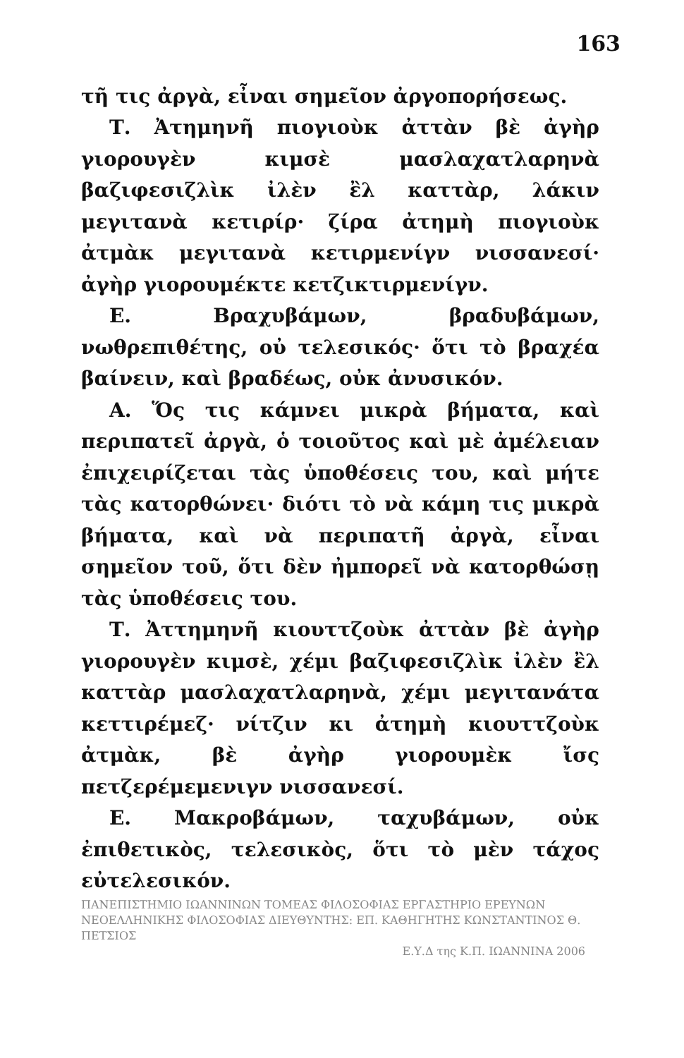163
τῆ τις ἀργὰ, εἶναι σημεῖον ἀργοπορήσεως.
Τ. Ἀτημηνῆ πιογιοὺκ ἀττὰν βὲ ἀγὴρ γιορουγὲν κιμσὲ μασλαχατλαρηνὰ βαζιφεσιζλὶκ ἰλὲν ἒλ καττὰρ, λάκιν μεγιτανὰ κετιρίρ· ζίρα ἀτημὴ πιογιοὺκ ἀτμὰκ μεγιτανὰ κετιρμενίγν νισσανεσί· ἀγὴρ γιορουμέκτε κετζικτιρμενίγν.
Ε. Βραχυβάμων, βραδυβάμων, νωθρεπιθέτης, οὐ τελεσικός· ὅτι τὸ βραχέα βαίνειν, καὶ βραδέως, οὐκ ἀνυσικόν.
Α. Ὅς τις κάμνει μικρὰ βήματα, καὶ περιπατεῖ ἀργὰ, ὁ τοιοῦτος καὶ μὲ ἀμέλειαν ἐπιχειρίζεται τὰς ὑποθέσεις του, καὶ μήτε τὰς κατορθώνει· διότι τὸ νὰ κάμη τις μικρὰ βήματα, καὶ νὰ περιπατῆ ἀργὰ, εἶναι σημεῖον τοῦ, ὅτι δὲν ἠμπορεῖ νὰ κατορθώσῃ τὰς ὑποθέσεις του.
Τ. Ἀττημηνῆ κιουττζοὺκ ἀττὰν βὲ ἀγὴρ γιορουγὲν κιμσὲ, χέμι βαζιφεσιζλὶκ ἰλὲν ἒλ καττὰρ μασλαχατλαρηνὰ, χέμι μεγιτανάτα κεττιρέμεζ· νίτζιν κι ἀτημὴ κιουττζοὺκ ἀτμὰκ, βὲ ἀγὴρ γιορουμὲκ ἴσς πετζερέμεμενιγν νισσανεσί.
Ε. Μακροβάμων, ταχυβάμων, οὐκ ἐπιθετικὸς, τελεσικὸς, ὅτι τὸ μὲν τάχος εὐτελεσικόν.
ΠΑΝΕΠΙΣΤΗΜΙΟ ΙΩΑΝΝΙΝΩΝ ΤΟΜΕΑΣ ΦΙΛΟΣΟΦΙΑΣ ΕΡΓΑΣΤΗΡΙΟ ΕΡΕΥΝΩΝ ΝΕΟΕΛΛΗΝΙΚΗΣ ΦΙΛΟΣΟΦΙΑΣ ΔΙΕΥΘΥΝΤΗΣ: ΕΠ. ΚΑΘΗΓΗΤΗΣ ΚΩΝΣΤΑΝΤΙΝΟΣ Θ. ΠΕΤΣΙΟΣ
Ε.Υ.Δ της Κ.Π. ΙΩΑΝΝΙΝΑ 2006